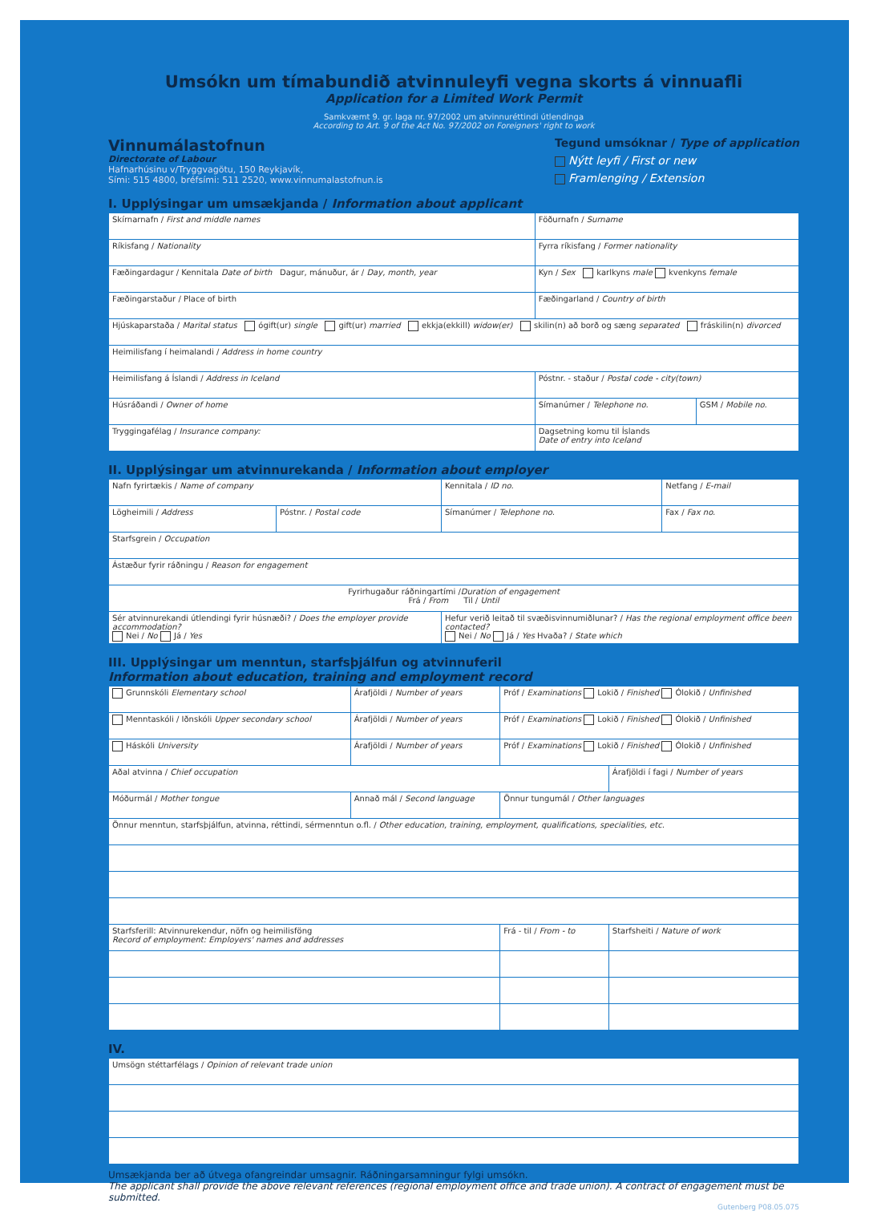Umsókn um tímabundið atvinnuleyfi vegna skorts á vinnuafli
Application for a Limited Work Permit
Samkvæmt 9. gr. laga nr. 97/2002 um atvinnuréttindi útlendinga
According to Art. 9 of the Act No. 97/2002 on Foreigners' right to work
Vinnumálastofnun
Directorate of Labour
Hafnarhúsinu v/Tryggvagötu, 150 Reykjavík,
Sími: 515 4800, bréfsími: 511 2520, www.vinnumalastofnun.is
Tegund umsóknar / Type of application
Nýtt leyfi / First or new
Framlenging / Extension
I. Upplýsingar um umsækjanda / Information about applicant
| Skírnarnafn / First and middle names | Föðurnafn / Surname | |
| Ríkisfang / Nationality | Fyrra ríkisfang / Former nationality | |
| Fæðingardagur / Kennitala Date of birth Dagur, mánuður, ár / Day, month, year | Kyn / Sex karlkyns male kvenkyns female | |
| Fæðingarstaður / Place of birth | Fæðingarland / Country of birth | |
| Hjúskaparstaða / Marital status ógift(ur) single gift(ur) married ekkja(ekkill) widow(er) skilin(n) að borð og sæng separated fráskilin(n) divorced | | |
| Heimilisfang í heimalandi / Address in home country | | |
| Heimilisfang á Íslandi / Address in Iceland | Póstnr. - staður / Postal code - city(town) | |
| Húsráðandi / Owner of home | Símanúmer / Telephone no. | GSM / Mobile no. |
| Tryggingafélag / Insurance company: | Dagsetning komu til Íslands Date of entry into Iceland | |
II. Upplýsingar um atvinnurekanda / Information about employer
| Nafn fyrirtækis / Name of company | | Kennitala / ID no. | Netfang / E-mail |
| Lögheimili / Address | Póstnr. / Postal code | Símanúmer / Telephone no. | Fax / Fax no. |
| Starfsgrein / Occupation | | | |
| Ástæður fyrir ráðningu / Reason for engagement | | | |
| Fyrirhugaður ráðningartími / Duration of engagement Frá / From Til / Until | | | |
| Sér atvinnurekandi útlendingi fyrir húsnæði? / Does the employer provide accommodation? Nei / No Já / Yes | | Hefur verið leitað til svæðisvinnumiðlunar? / Has the regional employment office been contacted? Nei / No Já / Yes Hvaða? / State which | |
III. Upplýsingar um menntun, starfsþjálfun og atvinnuferil
Information about education, training and employment record
| Grunnskóli Elementary school | Árafjöldi / Number of years | Próf / Examinations Lokið / Finished Ólokið / Unfinished | |
| Menntaskóli / Iðnskóli Upper secondary school | Árafjöldi / Number of years | Próf / Examinations Lokið / Finished Ólokið / Unfinished | |
| Háskóli University | Árafjöldi / Number of years | Próf / Examinations Lokið / Finished Ólokið / Unfinished | |
| Aðal atvinna / Chief occupation | | | Árafjöldi í fagi / Number of years |
| Móðurmál / Mother tongue | Annað mál / Second language | Önnur tungumál / Other languages | |
| Önnur menntun, starfsþjálfun, atvinna, réttindi, sérmenntun o.fl. / Other education, training, employment, qualifications, specialities, etc. | | | |
| Starfsferill: Atvinnurekendur, nöfn og heimilisföng Record of employment: Employers' names and addresses | | Frá - til / From - to | Starfsheiti / Nature of work |
IV.
| Umsögn stéttarfélags / Opinion of relevant trade union |
Umsækjanda ber að útvega ofangreindar umsagnir. Ráðningarsamningur fylgi umsókn.
The applicant shall provide the above relevant references (regional employment office and trade union). A contract of engagement must be submitted.
Gutenberg P08.05.075